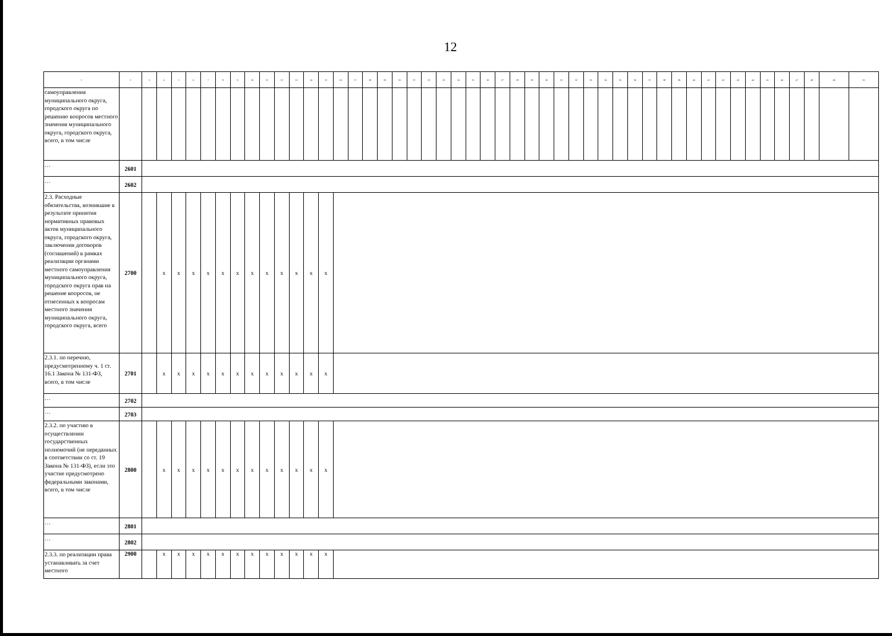12
| 1 | 2 | 3 | 4 | 5 | 6 | 7 | 8 | 9 | 10 | 11 | 12 | 13 | 14 | 15 | 16 | 17 | 18 | 19 | 20 | 21 | 22 | 23 | 24 | 25 | 26 | 27 | 28 | 29 | 30 | 31 | 32 | 33 | 34 | 35 | 36 | 37 | 38 | 39 | 40 | 41 | 42 | 43 | 44 | 45 | 46 | 47 | 48 | 49 | 50 |
| --- | --- | --- | --- | --- | --- | --- | --- | --- | --- | --- | --- | --- | --- | --- | --- | --- | --- | --- | --- | --- | --- | --- | --- | --- | --- | --- | --- | --- | --- | --- | --- | --- | --- | --- | --- | --- | --- | --- | --- | --- | --- | --- | --- | --- | --- | --- | --- | --- | --- |
| самоуправления муниципального округа, городского округа по решению вопросов местного значения муниципального округа, городского округа, всего, в том числе | | | | | | | | | | | | | | | | | | | | | | | | | | | | | | | | | | | | | | | | | | | | | | | | | |
| … | 2601 | | | | | | | | | | | | | | | | | | | | | | | | | | | | | | | | | | | | | | | | | | | | | | | | |
| … | 2602 | | | | | | | | | | | | | | | | | | | | | | | | | | | | | | | | | | | | | | | | | | | | | | | | |
| 2.3. Расходные обязательства, возникшие в результате принятия нормативных правовых актов муниципального округа, городского округа, заключения договоров (соглашений) в рамках реализации органами местного самоуправления муниципального округа, городского округа прав на решение вопросов, не отнесенных к вопросам местного значения муниципального округа, городского округа, всего | 2700 | | x | x | x | x | x | x | x | x | x | x | x | x | | | | | | | | | | | | | | | | | | | | | | | | | | | | | | | | | | | |
| 2.3.1. по перечню, предусмотренному ч. 1 ст. 16.1 Закона № 131-ФЗ, всего, в том числе | 2701 | | x | x | x | x | x | x | x | x | x | x | x | x | | | | | | | | | | | | | | | | | | | | | | | | | | | | | | | | | | | |
| … | 2702 | | | | | | | | | | | | | | | | | | | | | | | | | | | | | | | | | | | | | | | | | | | | | | | | |
| … | 2703 | | | | | | | | | | | | | | | | | | | | | | | | | | | | | | | | | | | | | | | | | | | | | | | | |
| 2.3.2. по участию в осуществлении государственных полномочий (не переданных в соответствии со ст. 19 Закона № 131-ФЗ), если это участие предусмотрено федеральными законами, всего, в том числе | 2800 | | x | x | x | x | x | x | x | x | x | x | x | x | | | | | | | | | | | | | | | | | | | | | | | | | | | | | | | | | | | |
| … | 2801 | | | | | | | | | | | | | | | | | | | | | | | | | | | | | | | | | | | | | | | | | | | | | | | | |
| … | 2802 | | | | | | | | | | | | | | | | | | | | | | | | | | | | | | | | | | | | | | | | | | | | | | | | |
| 2.3.3. по реализации права устанавливать за счет местного | 2900 | | x | x | x | x | x | x | x | x | x | x | x | x | | | | | | | | | | | | | | | | | | | | | | | | | | | | | | | | | | | |